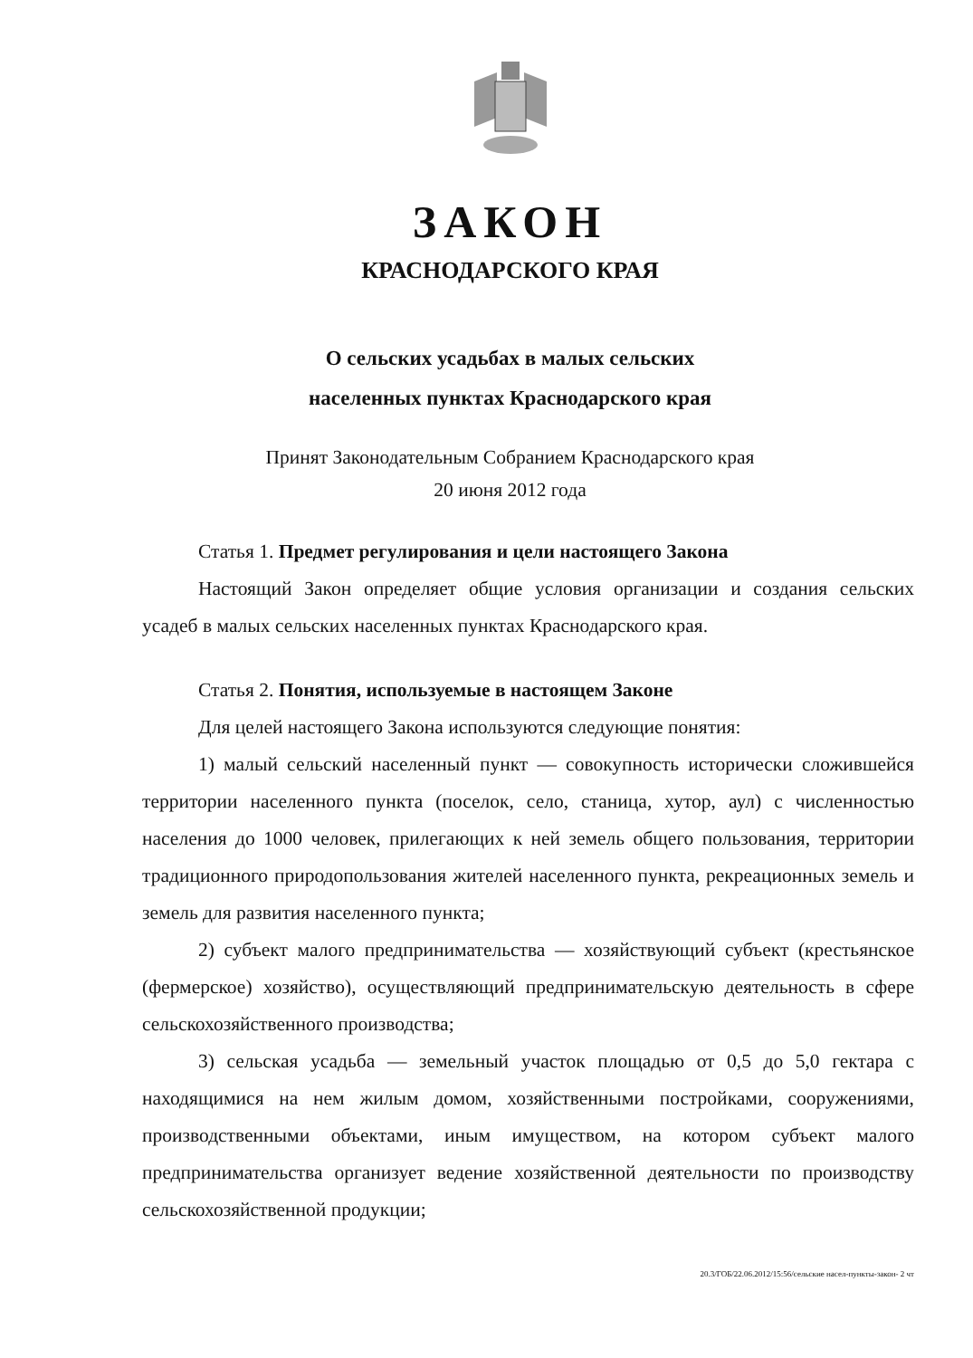ЗАКОН
КРАСНОДАРСКОГО КРАЯ
О сельских усадьбах в малых сельских
населенных пунктах Краснодарского края
Принят Законодательным Собранием Краснодарского края
20 июня 2012 года
Статья 1. Предмет регулирования и цели настоящего Закона
Настоящий Закон определяет общие условия организации и создания сельских усадеб в малых сельских населенных пунктах Краснодарского края.
Статья 2. Понятия, используемые в настоящем Законе
Для целей настоящего Закона используются следующие понятия:
1) малый сельский населенный пункт — совокупность исторически сложившейся территории населенного пункта (поселок, село, станица, хутор, аул) с численностью населения до 1000 человек, прилегающих к ней земель общего пользования, территории традиционного природопользования жителей населенного пункта, рекреационных земель и земель для развития населенного пункта;
2) субъект малого предпринимательства — хозяйствующий субъект (крестьянское (фермерское) хозяйство), осуществляющий предпринимательскую деятельность в сфере сельскохозяйственного производства;
3) сельская усадьба — земельный участок площадью от 0,5 до 5,0 гектара с находящимися на нем жилым домом, хозяйственными постройками, сооружениями, производственными объектами, иным имуществом, на котором субъект малого предпринимательства организует ведение хозяйственной деятельности по производству сельскохозяйственной продукции;
20.3/ГОБ/22.06.2012/15:56/сельские насел-пункты-закон- 2 чт